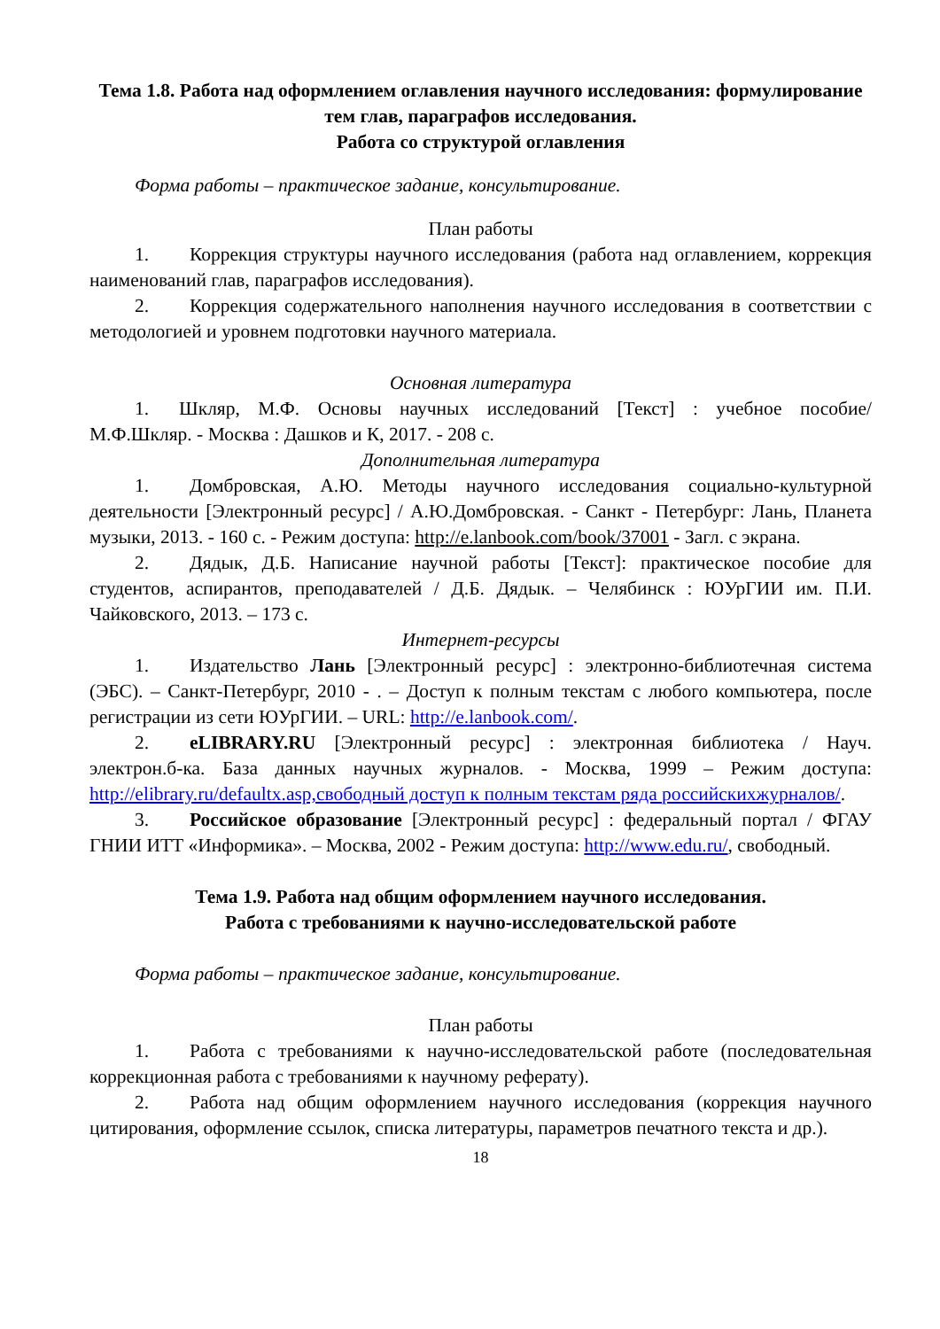Тема 1.8. Работа над оформлением оглавления научного исследования: формулирование тем глав, параграфов исследования.
Работа со структурой оглавления
Форма работы – практическое задание, консультирование.
План работы
1. Коррекция структуры научного исследования (работа над оглавлением, коррекция наименований глав, параграфов исследования).
2. Коррекция содержательного наполнения научного исследования в соответствии с методологией и уровнем подготовки научного материала.
Основная литература
1. Шкляр, М.Ф. Основы научных исследований [Текст] : учебное пособие/ М.Ф.Шкляр. - Москва : Дашков и К, 2017. - 208 с.
Дополнительная литература
1. Домбровская, А.Ю. Методы научного исследования социально-культурной деятельности [Электронный ресурс] / А.Ю.Домбровская. - Санкт - Петербург: Лань, Планета музыки, 2013. - 160 с. - Режим доступа: http://e.lanbook.com/book/37001 - Загл. с экрана.
2. Дядык, Д.Б. Написание научной работы [Текст]: практическое пособие для студентов, аспирантов, преподавателей / Д.Б. Дядык. – Челябинск : ЮУрГИИ им. П.И. Чайковского, 2013. – 173 с.
Интернет-ресурсы
1. Издательство Лань [Электронный ресурс] : электронно-библиотечная система (ЭБС). – Санкт-Петербург, 2010 - . – Доступ к полным текстам с любого компьютера, после регистрации из сети ЮУрГИИ. – URL: http://e.lanbook.com/.
2. eLIBRARY.RU [Электронный ресурс] : электронная библиотека / Науч. электрон.б-ка. База данных научных журналов. - Москва, 1999 – Режим доступа: http://elibrary.ru/defaultx.asp,свободный доступ к полным текстам ряда российскихжурналов/.
3. Российское образование [Электронный ресурс] : федеральный портал / ФГАУ ГНИИ ИТТ «Информика». – Москва, 2002 - Режим доступа: http://www.edu.ru/, свободный.
Тема 1.9. Работа над общим оформлением научного исследования.
Работа с требованиями к научно-исследовательской работе
Форма работы – практическое задание, консультирование.
План работы
1. Работа с требованиями к научно-исследовательской работе (последовательная коррекционная работа с требованиями к научному реферату).
2. Работа над общим оформлением научного исследования (коррекция научного цитирования, оформление ссылок, списка литературы, параметров печатного текста и др.).
18